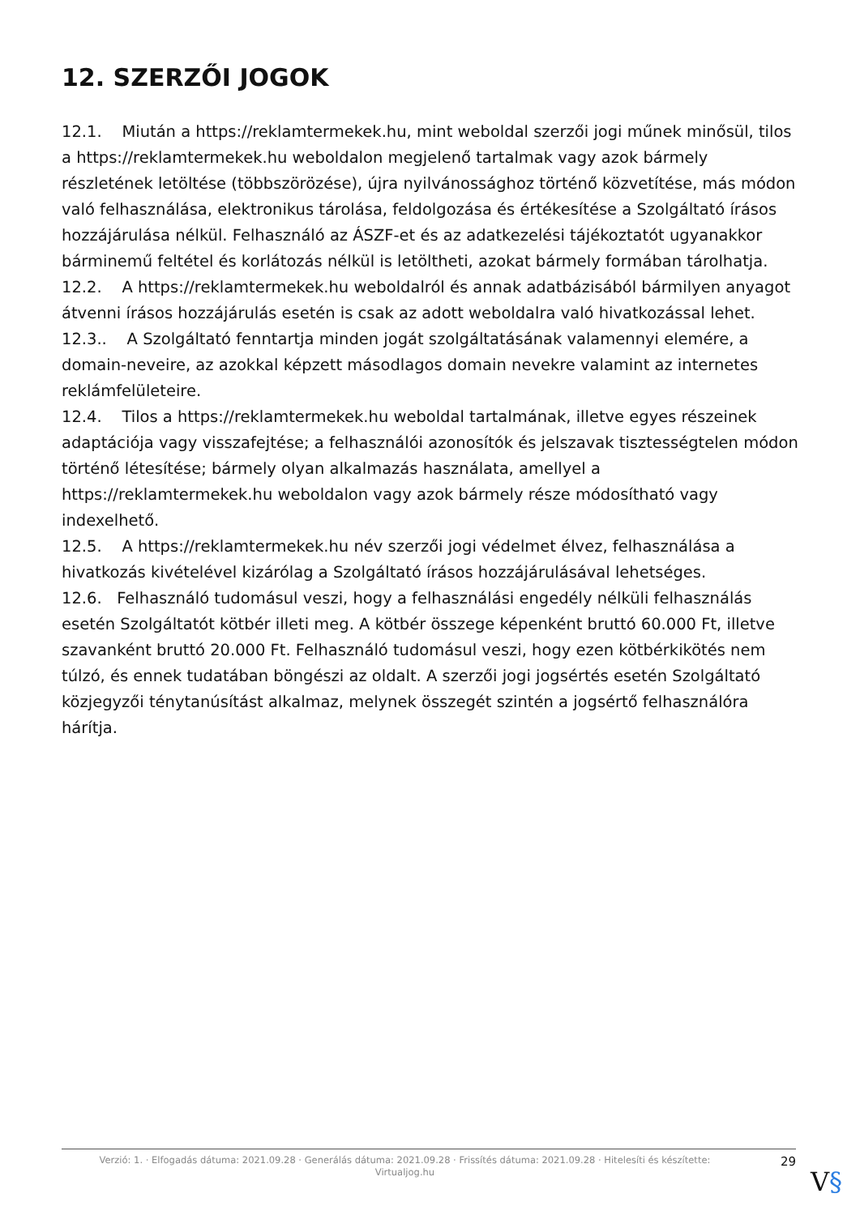12. SZERZŐI JOGOK
12.1. Miután a https://reklamtermekek.hu, mint weboldal szerzői jogi műnek minősül, tilos a https://reklamtermekek.hu weboldalon megjelenő tartalmak vagy azok bármely részletének letöltése (többszörözése), újra nyilvánossághoz történő közvetítése, más módon való felhasználása, elektronikus tárolása, feldolgozása és értékesítése a Szolgáltató írásos hozzájárulása nélkül. Felhasználó az ÁSZF-et és az adatkezelési tájékoztatót ugyanakkor bárminemű feltétel és korlátozás nélkül is letöltheti, azokat bármely formában tárolhatja.
12.2. A https://reklamtermekek.hu weboldalról és annak adatbázisából bármilyen anyagot átvenni írásos hozzájárulás esetén is csak az adott weboldalra való hivatkozással lehet.
12.3.. A Szolgáltató fenntartja minden jogát szolgáltatásának valamennyi elemére, a domain-neveire, az azokkal képzett másodlagos domain nevekre valamint az internetes reklámfelületeire.
12.4. Tilos a https://reklamtermekek.hu weboldal tartalmának, illetve egyes részeinek adaptációja vagy visszafejtése; a felhasználói azonosítók és jelszavak tisztességtelen módon történő létesítése; bármely olyan alkalmazás használata, amellyel a https://reklamtermekek.hu weboldalon vagy azok bármely része módosítható vagy indexelhető.
12.5. A https://reklamtermekek.hu név szerzői jogi védelmet élvez, felhasználása a hivatkozás kivételével kizárólag a Szolgáltató írásos hozzájárulásával lehetséges.
12.6. Felhasználó tudomásul veszi, hogy a felhasználási engedély nélküli felhasználás esetén Szolgáltatót kötbér illeti meg. A kötbér összege képenként bruttó 60.000 Ft, illetve szavanként bruttó 20.000 Ft. Felhasználó tudomásul veszi, hogy ezen kötbérkikötés nem túlzó, és ennek tudatában böngészi az oldalt. A szerzői jogi jogsértés esetén Szolgáltató közjegyzői ténytanúsítást alkalmaz, melynek összegét szintén a jogsértő felhasználóra hárítja.
Verzió: 1. · Elfogadás dátuma: 2021.09.28 · Generálás dátuma: 2021.09.28 · Frissítés dátuma: 2021.09.28 · Hitelesíti és készítette:
Virtualjog.hu
29
V§